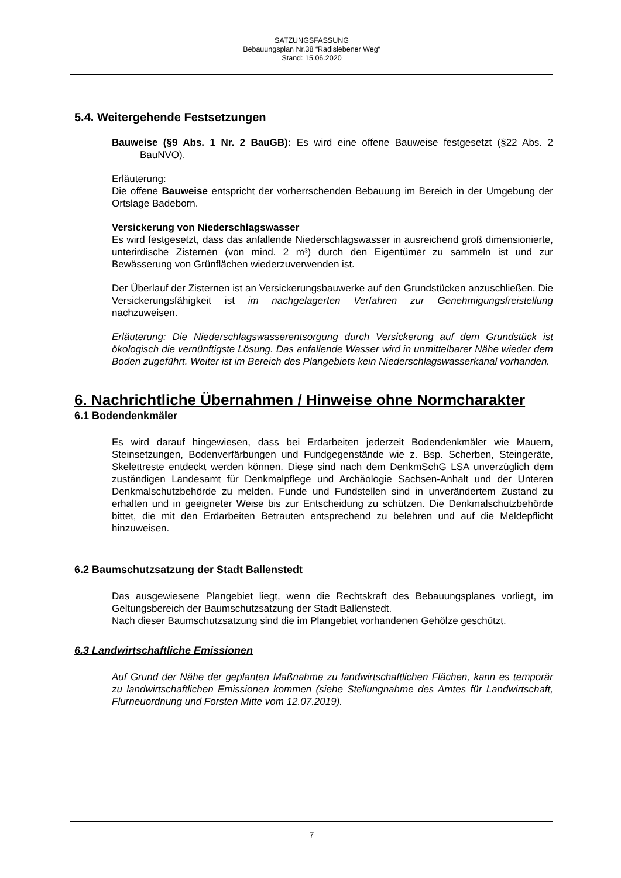SATZUNGSFASSUNG
Bebauungsplan Nr.38 “Radislebener Weg“
Stand: 15.06.2020
5.4. Weitergehende Festsetzungen
Bauweise (§9 Abs. 1 Nr. 2 BauGB): Es wird eine offene Bauweise festgesetzt (§22 Abs. 2 BauNVO).
Erläuterung:
Die offene Bauweise entspricht der vorherrschenden Bebauung im Bereich in der Umgebung der Ortslage Badeborn.
Versickerung von Niederschlagswasser
Es wird festgesetzt, dass das anfallende Niederschlagswasser in ausreichend groß dimensionierte, unterirdische Zisternen (von mind. 2 m³) durch den Eigentümer zu sammeln ist und zur Bewässerung von Grünflächen wiederzuverwenden ist.
Der Überlauf der Zisternen ist an Versickerungsbauwerke auf den Grundstücken anzuschließen. Die Versickerungsfähigkeit ist im nachgelagerten Verfahren zur Genehmigungsfreistellung nachzuweisen.
Erläuterung: Die Niederschlagswasserentsorgung durch Versickerung auf dem Grundstück ist ökologisch die vernünftigste Lösung. Das anfallende Wasser wird in unmittelbarer Nähe wieder dem Boden zugeführt. Weiter ist im Bereich des Plangebiets kein Niederschlagswasserkanal vorhanden.
6. Nachrichtliche Übernahmen / Hinweise ohne Normcharakter
6.1 Bodendenkmäler
Es wird darauf hingewiesen, dass bei Erdarbeiten jederzeit Bodendenkmäler wie Mauern, Steinsetzungen, Bodenverfärbungen und Fundgegenstände wie z. Bsp. Scherben, Steingeräte, Skelettreste entdeckt werden können. Diese sind nach dem DenkmSchG LSA unverzüglich dem zuständigen Landesamt für Denkmalpflege und Archäologie Sachsen-Anhalt und der Unteren Denkmalschutzbehörde zu melden. Funde und Fundstellen sind in unverändertem Zustand zu erhalten und in geeigneter Weise bis zur Entscheidung zu schützen. Die Denkmalschutzbehörde bittet, die mit den Erdarbeiten Betrauten entsprechend zu belehren und auf die Meldepflicht hinzuweisen.
6.2 Baumschutzsatzung der Stadt Ballenstedt
Das ausgewiesene Plangebiet liegt, wenn die Rechtskraft des Bebauungsplanes vorliegt, im Geltungsbereich der Baumschutzsatzung der Stadt Ballenstedt.
Nach dieser Baumschutzsatzung sind die im Plangebiet vorhandenen Gehölze geschützt.
6.3 Landwirtschaftliche Emissionen
Auf Grund der Nähe der geplanten Maßnahme zu landwirtschaftlichen Flächen, kann es temporär zu landwirtschaftlichen Emissionen kommen (siehe Stellungnahme des Amtes für Landwirtschaft, Flurneuordnung und Forsten Mitte vom 12.07.2019).
7